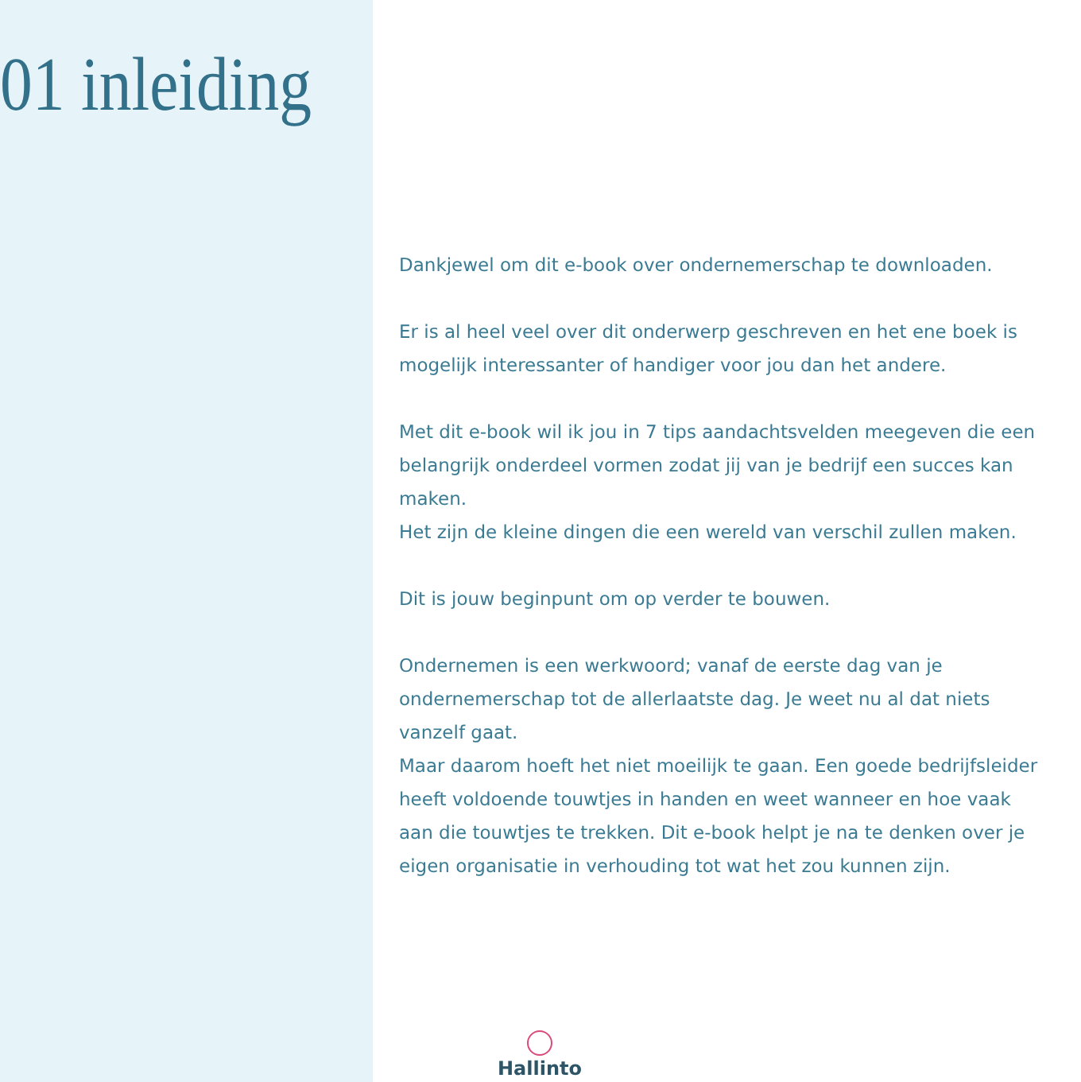01 inleiding
Dankjewel om dit e-book over ondernemerschap te downloaden.
Er is al heel veel over dit onderwerp geschreven en het ene boek is mogelijk interessanter of handiger voor jou dan het andere.
Met dit e-book wil ik jou in 7 tips aandachtsvelden meegeven die een belangrijk onderdeel vormen zodat jij van je bedrijf een succes kan maken.
Het zijn de kleine dingen die een wereld van verschil zullen maken.
Dit is jouw beginpunt om op verder te bouwen.
Ondernemen is een werkwoord; vanaf de eerste dag van je ondernemerschap tot de allerlaatste dag. Je weet nu al dat niets vanzelf gaat.
Maar daarom hoeft het niet moeilijk te gaan. Een goede bedrijfsleider heeft voldoende touwtjes in handen en weet wanneer en hoe vaak aan die touwtjes te trekken. Dit e-book helpt je na te denken over je eigen organisatie in verhouding tot wat het zou kunnen zijn.
Hallinto